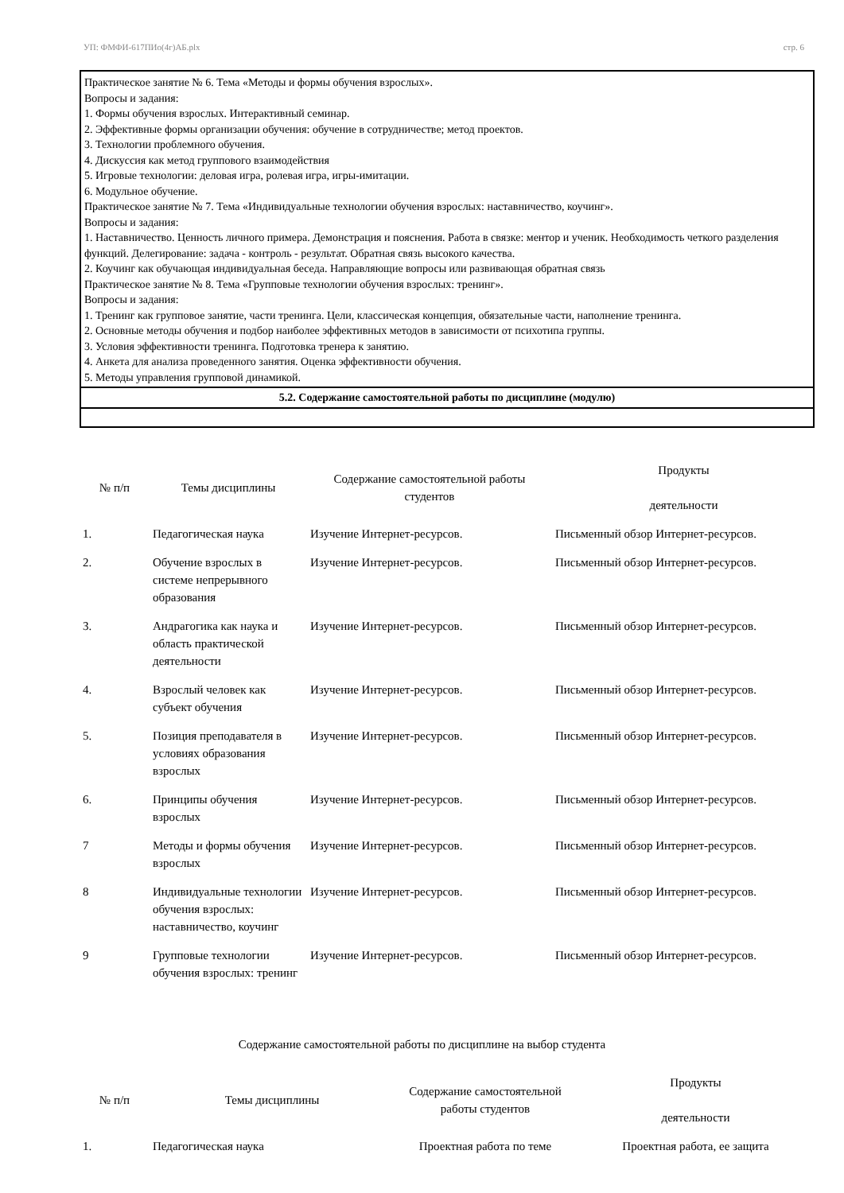УП: ФМФИ-617ПИо(4г)АБ.plx стр. 6
Практическое занятие № 6. Тема «Методы и формы обучения взрослых».
Вопросы и задания:
1. Формы обучения взрослых. Интерактивный семинар.
2. Эффективные формы организации обучения: обучение в сотрудничестве; метод проектов.
3. Технологии проблемного обучения.
4. Дискуссия как метод группового взаимодействия
5. Игровые технологии: деловая игра, ролевая игра, игры-имитации.
6. Модульное обучение.
Практическое занятие № 7. Тема «Индивидуальные технологии обучения взрослых: наставничество, коучинг».
Вопросы и задания:
1. Наставничество. Ценность личного примера. Демонстрация и пояснения. Работа в связке: ментор и ученик. Необходимость четкого разделения функций. Делегирование: задача - контроль - результат. Обратная связь высокого качества.
2. Коучинг как обучающая индивидуальная беседа. Направляющие вопросы или развивающая обратная связь
Практическое занятие № 8. Тема «Групповые технологии обучения взрослых: тренинг».
Вопросы и задания:
1. Тренинг как групповое занятие, части тренинга. Цели, классическая концепция, обязательные части, наполнение тренинга.
2. Основные методы обучения и подбор наиболее эффективных методов в зависимости от психотипа группы.
3. Условия эффективности тренинга. Подготовка тренера к занятию.
4. Анкета для анализа проведенного занятия. Оценка эффективности обучения.
5. Методы управления групповой динамикой.
5.2. Содержание самостоятельной работы по дисциплине (модулю)
| № п/п | Темы дисциплины | Содержание самостоятельной работы студентов | Продукты деятельности |
| --- | --- | --- | --- |
| 1. | Педагогическая наука | Изучение Интернет-ресурсов. | Письменный обзор Интернет-ресурсов. |
| 2. | Обучение взрослых в системе непрерывного образования | Изучение Интернет-ресурсов. | Письменный обзор Интернет-ресурсов. |
| 3. | Андрагогика как наука и область практической деятельности | Изучение Интернет-ресурсов. | Письменный обзор Интернет-ресурсов. |
| 4. | Взрослый человек как субъект обучения | Изучение Интернет-ресурсов. | Письменный обзор Интернет-ресурсов. |
| 5. | Позиция преподавателя в условиях образования взрослых | Изучение Интернет-ресурсов. | Письменный обзор Интернет-ресурсов. |
| 6. | Принципы обучения взрослых | Изучение Интернет-ресурсов. | Письменный обзор Интернет-ресурсов. |
| 7 | Методы и формы обучения взрослых | Изучение Интернет-ресурсов. | Письменный обзор Интернет-ресурсов. |
| 8 | Индивидуальные технологии обучения взрослых: наставничество, коучинг | Изучение Интернет-ресурсов. | Письменный обзор Интернет-ресурсов. |
| 9 | Групповые технологии обучения взрослых: тренинг | Изучение Интернет-ресурсов. | Письменный обзор Интернет-ресурсов. |
Содержание самостоятельной работы по дисциплине на выбор студента
| № п/п | Темы дисциплины | Содержание самостоятельной работы студентов | Продукты деятельности |
| --- | --- | --- | --- |
| 1. | Педагогическая наука | Проектная работа по теме | Проектная работа, ее защита |